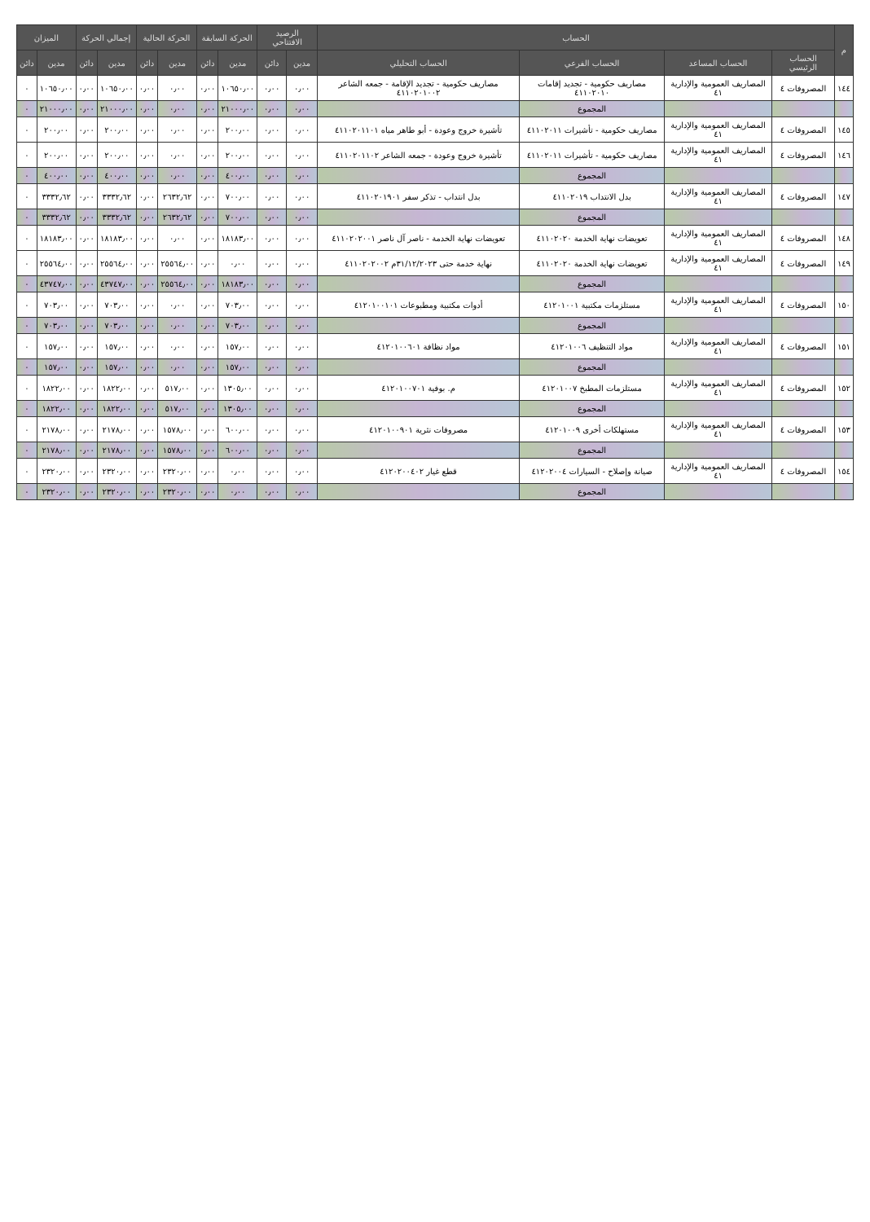| م | الحساب | | | | الرصيد الافتتاحي | | الحركة السابقة | | الحركة الحالية | | إجمالي الحركة | | الميزان | |
| --- | --- | --- | --- | --- | --- | --- | --- | --- | --- | --- | --- | --- | --- | --- |
| | الحساب الرئيسي | الحساب المساعد | الحساب الفرعي | الحساب التحليلي | مدين | دائن | مدين | دائن | مدين | دائن | مدين | دائن | مدين | دائن |
| ١٤٤ | المصروفات ٤ | المصاريف العمومية والإدارية ٤١ | مصاريف حكومية - تجديد إقامات ٤١١٠٢٠١٠ | مصاريف حكومية - تجديد الإقامة - جمعه الشاعر ٤١١٠٢٠١٠٠٢ | ٠٫٠٠ | ٠٫٠٠ | ١٠٦٥٠٫٠٠ | ٠٫٠٠ | ٠٫٠٠ | ٠٫٠٠ | ١٠٦٥٠٫٠٠ | ٠٫٠٠ | ١٠٦٥٠٫٠٠ | ٠ |
| | | | المجموع | | ٠٫٠٠ | ٠٫٠٠ | ٢١٠٠٠٫٠٠ | ٠٫٠٠ | ٠٫٠٠ | ٠٫٠٠ | ٢١٠٠٠٫٠٠ | ٠٫٠٠ | ٢١٠٠٠٫٠٠ | ٠ |
| ١٤٥ | المصروفات ٤ | المصاريف العمومية والإدارية ٤١ | مصاريف حكومية - تأشيرات ٤١١٠٢٠١١ | تأشيرة خروج وعودة - أبو طاهر مياه ٤١١٠٢٠١١٠١ | ٠٫٠٠ | ٠٫٠٠ | ٢٠٠٫٠٠ | ٠٫٠٠ | ٠٫٠٠ | ٠٫٠٠ | ٢٠٠٫٠٠ | ٠٫٠٠ | ٢٠٠٫٠٠ | ٠ |
| ١٤٦ | المصروفات ٤ | المصاريف العمومية والإدارية ٤١ | مصاريف حكومية - تأشيرات ٤١١٠٢٠١١ | تأشيرة خروج وعودة - جمعه الشاعر ٤١١٠٢٠١١٠٢ | ٠٫٠٠ | ٠٫٠٠ | ٢٠٠٫٠٠ | ٠٫٠٠ | ٠٫٠٠ | ٠٫٠٠ | ٢٠٠٫٠٠ | ٠٫٠٠ | ٢٠٠٫٠٠ | ٠ |
| | | | المجموع | | ٠٫٠٠ | ٠٫٠٠ | ٤٠٠٫٠٠ | ٠٫٠٠ | ٠٫٠٠ | ٠٫٠٠ | ٤٠٠٫٠٠ | ٠٫٠٠ | ٤٠٠٫٠٠ | ٠ |
| ١٤٧ | المصروفات ٤ | المصاريف العمومية والإدارية ٤١ | بدل الانتداب ٤١١٠٢٠١٩ | بدل انتداب - تذكر سفر ٤١١٠٢٠١٩٠١ | ٠٫٠٠ | ٠٫٠٠ | ٧٠٠٫٠٠ | ٠٫٠٠ | ٢٦٣٢٫٦٢ | ٠٫٠٠ | ٣٣٣٢٫٦٢ | ٠٫٠٠ | ٣٣٣٢٫٦٢ | ٠ |
| | | | المجموع | | ٠٫٠٠ | ٠٫٠٠ | ٧٠٠٫٠٠ | ٠٫٠٠ | ٢٦٣٢٫٦٢ | ٠٫٠٠ | ٣٣٣٢٫٦٢ | ٠٫٠٠ | ٣٣٣٢٫٦٢ | ٠ |
| ١٤٨ | المصروفات ٤ | المصاريف العمومية والإدارية ٤١ | تعويضات نهاية الخدمة ٤١١٠٢٠٢٠ | تعويضات نهاية الخدمة - ناصر آل ناصر ٤١١٠٢٠٢٠٠١ | ٠٫٠٠ | ٠٫٠٠ | ١٨١٨٣٫٠٠ | ٠٫٠٠ | ٠٫٠٠ | ٠٫٠٠ | ١٨١٨٣٫٠٠ | ٠٫٠٠ | ١٨١٨٣٫٠٠ | ٠ |
| ١٤٩ | المصروفات ٤ | المصاريف العمومية والإدارية ٤١ | تعويضات نهاية الخدمة ٤١١٠٢٠٢٠ | نهاية خدمة حتى ٣١/١٢/٢٠٢٣م ٤١١٠٢٠٢٠٠٢ | ٠٫٠٠ | ٠٫٠٠ | ٠٫٠٠ | ٠٫٠٠ | ٢٥٥٦٤٫٠٠ | ٠٫٠٠ | ٢٥٥٦٤٫٠٠ | ٠٫٠٠ | ٢٥٥٦٤٫٠٠ | ٠ |
| | | | المجموع | | ٠٫٠٠ | ٠٫٠٠ | ١٨١٨٣٫٠٠ | ٠٫٠٠ | ٢٥٥٦٤٫٠٠ | ٠٫٠٠ | ٤٣٧٤٧٫٠٠ | ٠٫٠٠ | ٤٣٧٤٧٫٠٠ | ٠ |
| ١٥٠ | المصروفات ٤ | المصاريف العمومية والإدارية ٤١ | مستلزمات مكتبية ٤١٢٠١٠٠١ | أدوات مكتبية ومطبوعات ٤١٢٠١٠٠١٠١ | ٠٫٠٠ | ٠٫٠٠ | ٧٠٣٫٠٠ | ٠٫٠٠ | ٠٫٠٠ | ٠٫٠٠ | ٧٠٣٫٠٠ | ٠٫٠٠ | ٧٠٣٫٠٠ | ٠ |
| | | | المجموع | | ٠٫٠٠ | ٠٫٠٠ | ٧٠٣٫٠٠ | ٠٫٠٠ | ٠٫٠٠ | ٠٫٠٠ | ٧٠٣٫٠٠ | ٠٫٠٠ | ٧٠٣٫٠٠ | ٠ |
| ١٥١ | المصروفات ٤ | المصاريف العمومية والإدارية ٤١ | مواد التنظيف ٤١٢٠١٠٠٦ | مواد نظافة ٤١٢٠١٠٠٦٠١ | ٠٫٠٠ | ٠٫٠٠ | ١٥٧٫٠٠ | ٠٫٠٠ | ٠٫٠٠ | ٠٫٠٠ | ١٥٧٫٠٠ | ٠٫٠٠ | ١٥٧٫٠٠ | ٠ |
| | | | المجموع | | ٠٫٠٠ | ٠٫٠٠ | ١٥٧٫٠٠ | ٠٫٠٠ | ٠٫٠٠ | ٠٫٠٠ | ١٥٧٫٠٠ | ٠٫٠٠ | ١٥٧٫٠٠ | ٠ |
| ١٥٢ | المصروفات ٤ | المصاريف العمومية والإدارية ٤١ | مستلزمات المطبخ ٤١٢٠١٠٠٧ | م. بوفية ٤١٢٠١٠٠٧٠١ | ٠٫٠٠ | ٠٫٠٠ | ١٣٠٥٫٠٠ | ٠٫٠٠ | ٥١٧٫٠٠ | ٠٫٠٠ | ١٨٢٢٫٠٠ | ٠٫٠٠ | ١٨٢٢٫٠٠ | ٠ |
| | | | المجموع | | ٠٫٠٠ | ٠٫٠٠ | ١٣٠٥٫٠٠ | ٠٫٠٠ | ٥١٧٫٠٠ | ٠٫٠٠ | ١٨٢٢٫٠٠ | ٠٫٠٠ | ١٨٢٢٫٠٠ | ٠ |
| ١٥٣ | المصروفات ٤ | المصاريف العمومية والإدارية ٤١ | مستهلكات أخرى ٤١٢٠١٠٠٩ | مصروفات نثرية ٤١٢٠١٠٠٩٠١ | ٠٫٠٠ | ٠٫٠٠ | ٦٠٠٫٠٠ | ٠٫٠٠ | ١٥٧٨٫٠٠ | ٠٫٠٠ | ٢١٧٨٫٠٠ | ٠٫٠٠ | ٢١٧٨٫٠٠ | ٠ |
| | | | المجموع | | ٠٫٠٠ | ٠٫٠٠ | ٦٠٠٫٠٠ | ٠٫٠٠ | ١٥٧٨٫٠٠ | ٠٫٠٠ | ٢١٧٨٫٠٠ | ٠٫٠٠ | ٢١٧٨٫٠٠ | ٠ |
| ١٥٤ | المصروفات ٤ | المصاريف العمومية والإدارية ٤١ | صيانة وإصلاح - السيارات ٤١٢٠٢٠٠٤ | قطع غيار ٤١٢٠٢٠٠٤٠٢ | ٠٫٠٠ | ٠٫٠٠ | ٠٫٠٠ | ٠٫٠٠ | ٢٣٢٠٫٠٠ | ٠٫٠٠ | ٢٣٢٠٫٠٠ | ٠٫٠٠ | ٢٣٢٠٫٠٠ | ٠ |
| | | | المجموع | | ٠٫٠٠ | ٠٫٠٠ | ٠٫٠٠ | ٠٫٠٠ | ٢٣٢٠٫٠٠ | ٠٫٠٠ | ٢٣٢٠٫٠٠ | ٠٫٠٠ | ٢٣٢٠٫٠٠ | ٠ |